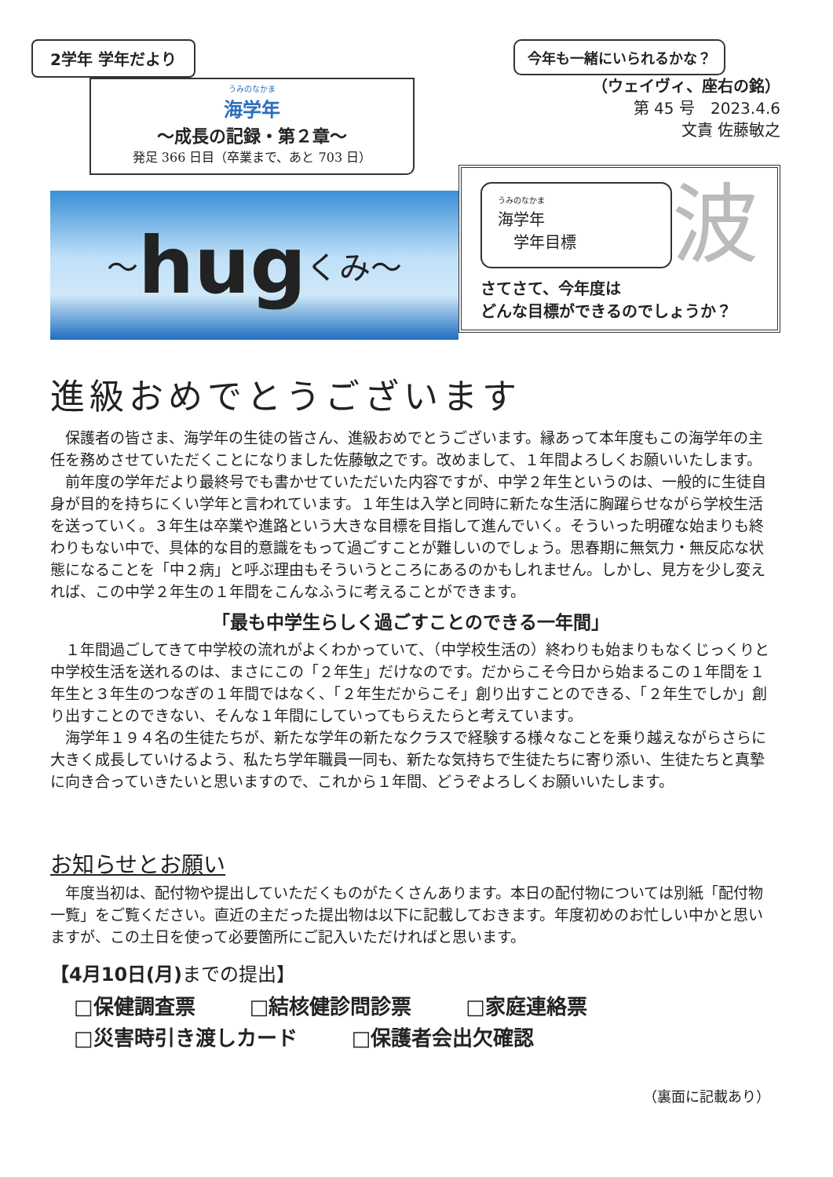2学年 学年だより
うみのなかま
海学年
～成長の記録・第２章～
発足 366 日目（卒業まで、あと 703 日）
～ hug くみ～
今年も一緒にいられるかな？
（ウェイヴィ、座右の銘）
第 45 号　2023.4.6
文責 佐藤敏之
うみのなかま
海学年
　学年目標
波
さてさて、今年度は
どんな目標ができるのでしょうか？
進級おめでとうございます
保護者の皆さま、海学年の生徒の皆さん、進級おめでとうございます。縁あって本年度もこの海学年の主任を務めさせていただくことになりました佐藤敏之です。改めまして、１年間よろしくお願いいたします。
前年度の学年だより最終号でも書かせていただいた内容ですが、中学２年生というのは、一般的に生徒自身が目的を持ちにくい学年と言われています。１年生は入学と同時に新たな生活に胸躍らせながら学校生活を送っていく。３年生は卒業や進路という大きな目標を目指して進んでいく。そういった明確な始まりも終わりもない中で、具体的な目的意識をもって過ごすことが難しいのでしょう。思春期に無気力・無反応な状態になることを「中２病」と呼ぶ理由もそういうところにあるのかもしれません。しかし、見方を少し変えれば、この中学２年生の１年間をこんなふうに考えることができます。
「最も中学生らしく過ごすことのできる一年間」
１年間過ごしてきて中学校の流れがよくわかっていて、（中学校生活の）終わりも始まりもなくじっくりと中学校生活を送れるのは、まさにこの「２年生」だけなのです。だからこそ今日から始まるこの１年間を１年生と３年生のつなぎの１年間ではなく、「２年生だからこそ」創り出すことのできる、「２年生でしか」創り出すことのできない、そんな１年間にしていってもらえたらと考えています。
海学年１９４名の生徒たちが、新たな学年の新たなクラスで経験する様々なことを乗り越えながらさらに大きく成長していけるよう、私たち学年職員一同も、新たな気持ちで生徒たちに寄り添い、生徒たちと真摯に向き合っていきたいと思いますので、これから１年間、どうぞよろしくお願いいたします。
お知らせとお願い
年度当初は、配付物や提出していただくものがたくさんあります。本日の配付物については別紙「配付物一覧」をご覧ください。直近の主だった提出物は以下に記載しておきます。年度初めのお忙しい中かと思いますが、この土日を使って必要箇所にご記入いただければと思います。
【4月10日(月) までの提出】
□保健調査票 □結核健診問診票 □家庭連絡票
□災害時引き渡しカード □保護者会出欠確認
（裏面に記載あり）